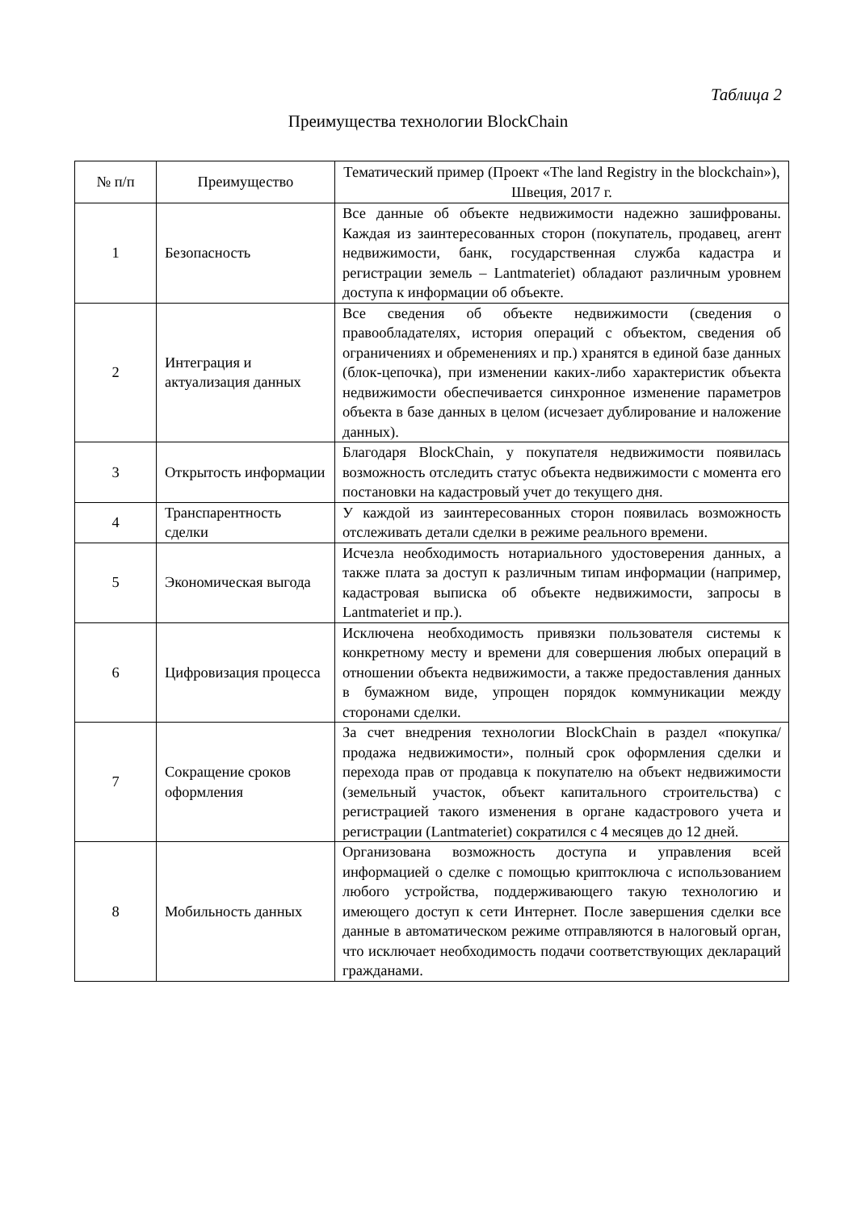Таблица 2
Преимущества технологии BlockChain
| № п/п | Преимущество | Тематический пример (Проект «The land Registry in the blockchain»), Швеция, 2017 г. |
| --- | --- | --- |
| 1 | Безопасность | Все данные об объекте недвижимости надежно зашифрованы. Каждая из заинтересованных сторон (покупатель, продавец, агент недвижимости, банк, государственная служба кадастра и регистрации земель – Lantmateriet) обладают различным уровнем доступа к информации об объекте. |
| 2 | Интеграция и актуализация данных | Все сведения об объекте недвижимости (сведения о правообладателях, история операций с объектом, сведения об ограничениях и обременениях и пр.) хранятся в единой базе данных (блок-цепочка), при изменении каких-либо характеристик объекта недвижимости обеспечивается синхронное изменение параметров объекта в базе данных в целом (исчезает дублирование и наложение данных). |
| 3 | Открытость информации | Благодаря BlockChain, у покупателя недвижимости появилась возможность отследить статус объекта недвижимости с момента его постановки на кадастровый учет до текущего дня. |
| 4 | Транспарентность сделки | У каждой из заинтересованных сторон появилась возможность отслеживать детали сделки в режиме реального времени. |
| 5 | Экономическая выгода | Исчезла необходимость нотариального удостоверения данных, а также плата за доступ к различным типам информации (например, кадастровая выписка об объекте недвижимости, запросы в Lantmateriet и пр.). |
| 6 | Цифровизация процесса | Исключена необходимость привязки пользователя системы к конкретному месту и времени для совершения любых операций в отношении объекта недвижимости, а также предоставления данных в бумажном виде, упрощен порядок коммуникации между сторонами сделки. |
| 7 | Сокращение сроков оформления | За счет внедрения технологии BlockChain в раздел «покупка/продажа недвижимости», полный срок оформления сделки и перехода прав от продавца к покупателю на объект недвижимости (земельный участок, объект капитального строительства) с регистрацией такого изменения в органе кадастрового учета и регистрации (Lantmateriet) сократился с 4 месяцев до 12 дней. |
| 8 | Мобильность данных | Организована возможность доступа и управления всей информацией о сделке с помощью криптоключа с использованием любого устройства, поддерживающего такую технологию и имеющего доступ к сети Интернет. После завершения сделки все данные в автоматическом режиме отправляются в налоговый орган, что исключает необходимость подачи соответствующих деклараций гражданами. |